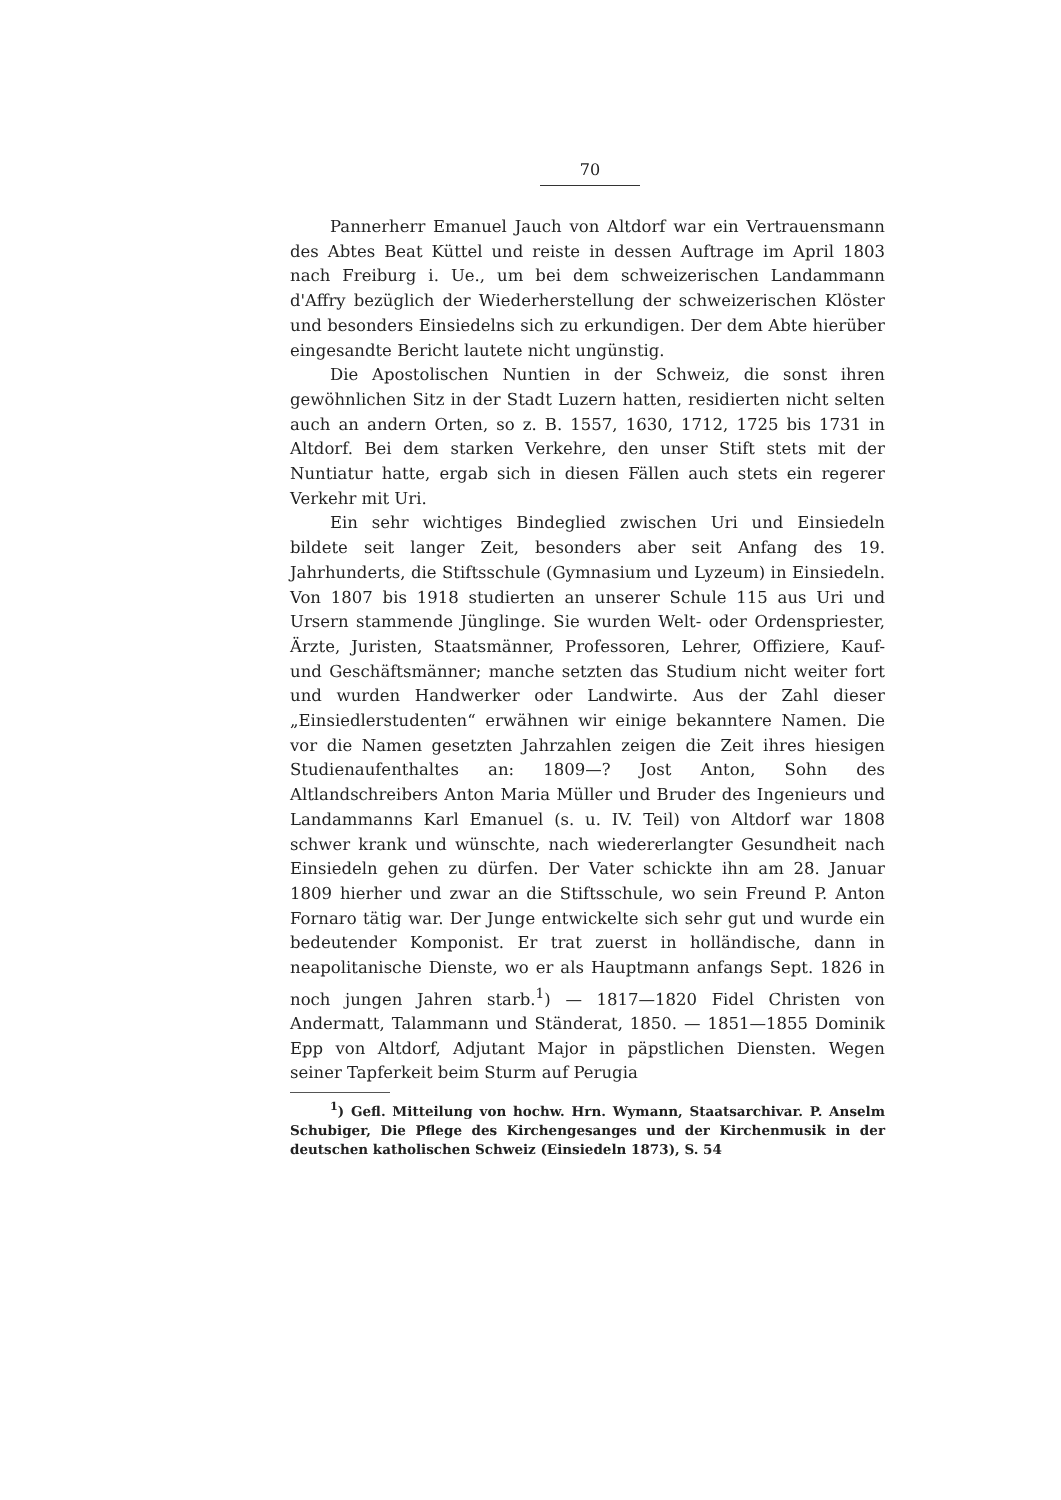70
Pannerherr Emanuel Jauch von Altdorf war ein Vertrauensmann des Abtes Beat Küttel und reiste in dessen Auftrage im April 1803 nach Freiburg i. Ue., um bei dem schweizerischen Landammann d'Affry bezüglich der Wiederherstellung der schweizerischen Klöster und besonders Einsiedelns sich zu erkundigen. Der dem Abte hierüber eingesandte Bericht lautete nicht ungünstig.
Die Apostolischen Nuntien in der Schweiz, die sonst ihren gewöhnlichen Sitz in der Stadt Luzern hatten, residierten nicht selten auch an andern Orten, so z. B. 1557, 1630, 1712, 1725 bis 1731 in Altdorf. Bei dem starken Verkehre, den unser Stift stets mit der Nuntiatur hatte, ergab sich in diesen Fällen auch stets ein regerer Verkehr mit Uri.
Ein sehr wichtiges Bindeglied zwischen Uri und Einsiedeln bildete seit langer Zeit, besonders aber seit Anfang des 19. Jahrhunderts, die Stiftsschule (Gymnasium und Lyzeum) in Einsiedeln. Von 1807 bis 1918 studierten an unserer Schule 115 aus Uri und Ursern stammende Jünglinge. Sie wurden Welt- oder Ordenspriester, Ärzte, Juristen, Staatsmänner, Professoren, Lehrer, Offiziere, Kauf- und Geschäftsmänner; manche setzten das Studium nicht weiter fort und wurden Handwerker oder Landwirte. Aus der Zahl dieser „Einsiedlerstudenten“ erwähnen wir einige bekanntere Namen. Die vor die Namen gesetzten Jahrzahlen zeigen die Zeit ihres hiesigen Studienaufenthaltes an: 1809—? Jost Anton, Sohn des Altlandschreibers Anton Maria Müller und Bruder des Ingenieurs und Landammanns Karl Emanuel (s. u. IV. Teil) von Altdorf war 1808 schwer krank und wünschte, nach wiedererlangter Gesundheit nach Einsiedeln gehen zu dürfen. Der Vater schickte ihn am 28. Januar 1809 hierher und zwar an die Stiftsschule, wo sein Freund P. Anton Fornaro tätig war. Der Junge entwickelte sich sehr gut und wurde ein bedeutender Komponist. Er trat zuerst in holländische, dann in neapolitanische Dienste, wo er als Hauptmann anfangs Sept. 1826 in noch jungen Jahren starb.<sup>1</sup>) — 1817—1820 Fidel Christen von Andermatt, Talammann und Ständerat, 1850. — 1851—1855 Dominik Epp von Altdorf, Adjutant Major in päpstlichen Diensten. Wegen seiner Tapferkeit beim Sturm auf Perugia
<sup>1</sup>) Gefl. Mitteilung von hochw. Hrn. Wymann, Staatsarchivar. P. Anselm Schubiger, Die Pflege des Kirchengesanges und der Kirchenmusik in der deutschen katholischen Schweiz (Einsiedeln 1873), S. 54